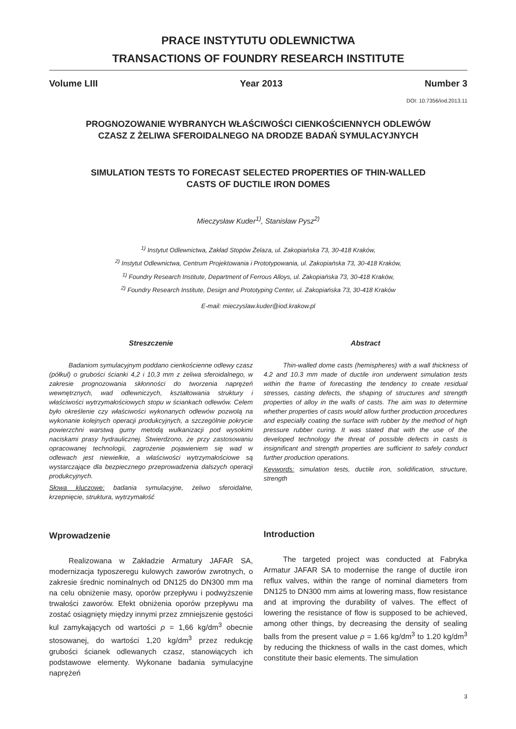PRACE INSTYTUTU ODLEWNICTWA
TRANSACTIONS OF FOUNDRY RESEARCH INSTITUTE
Volume LIII Year 2013 Number 3
DOI: 10.7356/iod.2013.11
PROGNOZOWANIE WYBRANYCH WŁAŚCIWOŚCI CIENKOŚCIENNYCH ODLEWÓW
CZASZ Z ŻELIWA SFEROIDALNEGO NA DRODZE BADAŃ SYMULACYJNYCH
SIMULATION TESTS TO FORECAST SELECTED PROPERTIES OF THIN-WALLED
CASTS OF DUCTILE IRON DOMES
Mieczysław Kuder<sup>1)</sup>, Stanisław Pysz<sup>2)</sup>
<sup>1)</sup> Instytut Odlewnictwa, Zakład Stopów Żelaza, ul. Zakopiańska 73, 30-418 Kraków,
<sup>2)</sup> Instytut Odlewnictwa, Centrum Projektowania i Prototypowania, ul. Zakopiańska 73, 30-418 Kraków,
<sup>1)</sup> Foundry Research Institute, Department of Ferrous Alloys, ul. Zakopiańska 73, 30-418 Kraków,
<sup>2)</sup> Foundry Research Institute, Design and Prototyping Center, ul. Zakopiańska 73, 30-418 Kraków
E-mail: mieczyslaw.kuder@iod.krakow.pl
Streszczenie
Badaniom symulacyjnym poddano cienkościenne odlewy czasz (półkul) o grubości ścianki 4,2 i 10,3 mm z żeliwa sferoidalnego, w zakresie prognozowania skłonności do tworzenia naprężeń wewnętrznych, wad odlewniczych, kształtowania struktury i właściwości wytrzymałościowych stopu w ściankach odlewów. Celem było określenie czy właściwości wykonanych odlewów pozwolą na wykonanie kolejnych operacji produkcyjnych, a szczególnie pokrycie powierzchni warstwą gumy metodą wulkanizacji pod wysokimi naciskami prasy hydraulicznej. Stwierdzono, że przy zastosowaniu opracowanej technologii, zagrożenie pojawieniem się wad w odlewach jest niewielkie, a właściwości wytrzymałościowe są wystarczające dla bezpiecznego przeprowadzenia dalszych operacji produkcyjnych.
Słowa kluczowe: badania symulacyjne, żeliwo sferoidalne, krzepnięcie, struktura, wytrzymałość
Wprowadzenie
Realizowana w Zakładzie Armatury JAFAR SA, modernizacja typoszeregu kulowych zaworów zwrotnych, o zakresie średnic nominalnych od DN125 do DN300 mm ma na celu obniżenie masy, oporów przepływu i podwyższenie trwałości zaworów. Efekt obniżenia oporów przepływu ma zostać osiągnięty między innymi przez zmniejszenie gęstości kul zamykających od wartości ρ = 1,66 kg/dm<sup>3</sup> obecnie stosowanej, do wartości 1,20 kg/dm<sup>3</sup> przez redukcję grubości ścianek odlewanych czasz, stanowiących ich podstawowe elementy. Wykonane badania symulacyjne naprężeń
Abstract
Thin-walled dome casts (hemispheres) with a wall thickness of 4.2 and 10.3 mm made of ductile iron underwent simulation tests within the frame of forecasting the tendency to create residual stresses, casting defects, the shaping of structures and strength properties of alloy in the walls of casts. The aim was to determine whether properties of casts would allow further production procedures and especially coating the surface with rubber by the method of high pressure rubber curing. It was stated that with the use of the developed technology the threat of possible defects in casts is insignificant and strength properties are sufficient to safely conduct further production operations.
Keywords: simulation tests, ductile iron, solidification, structure, strength
Introduction
The targeted project was conducted at Fabryka Armatur JAFAR SA to modernise the range of ductile iron reflux valves, within the range of nominal diameters from DN125 to DN300 mm aims at lowering mass, flow resistance and at improving the durability of valves. The effect of lowering the resistance of flow is supposed to be achieved, among other things, by decreasing the density of sealing balls from the present value ρ = 1.66 kg/dm<sup>3</sup> to 1.20 kg/dm<sup>3</sup> by reducing the thickness of walls in the cast domes, which constitute their basic elements. The simulation
3